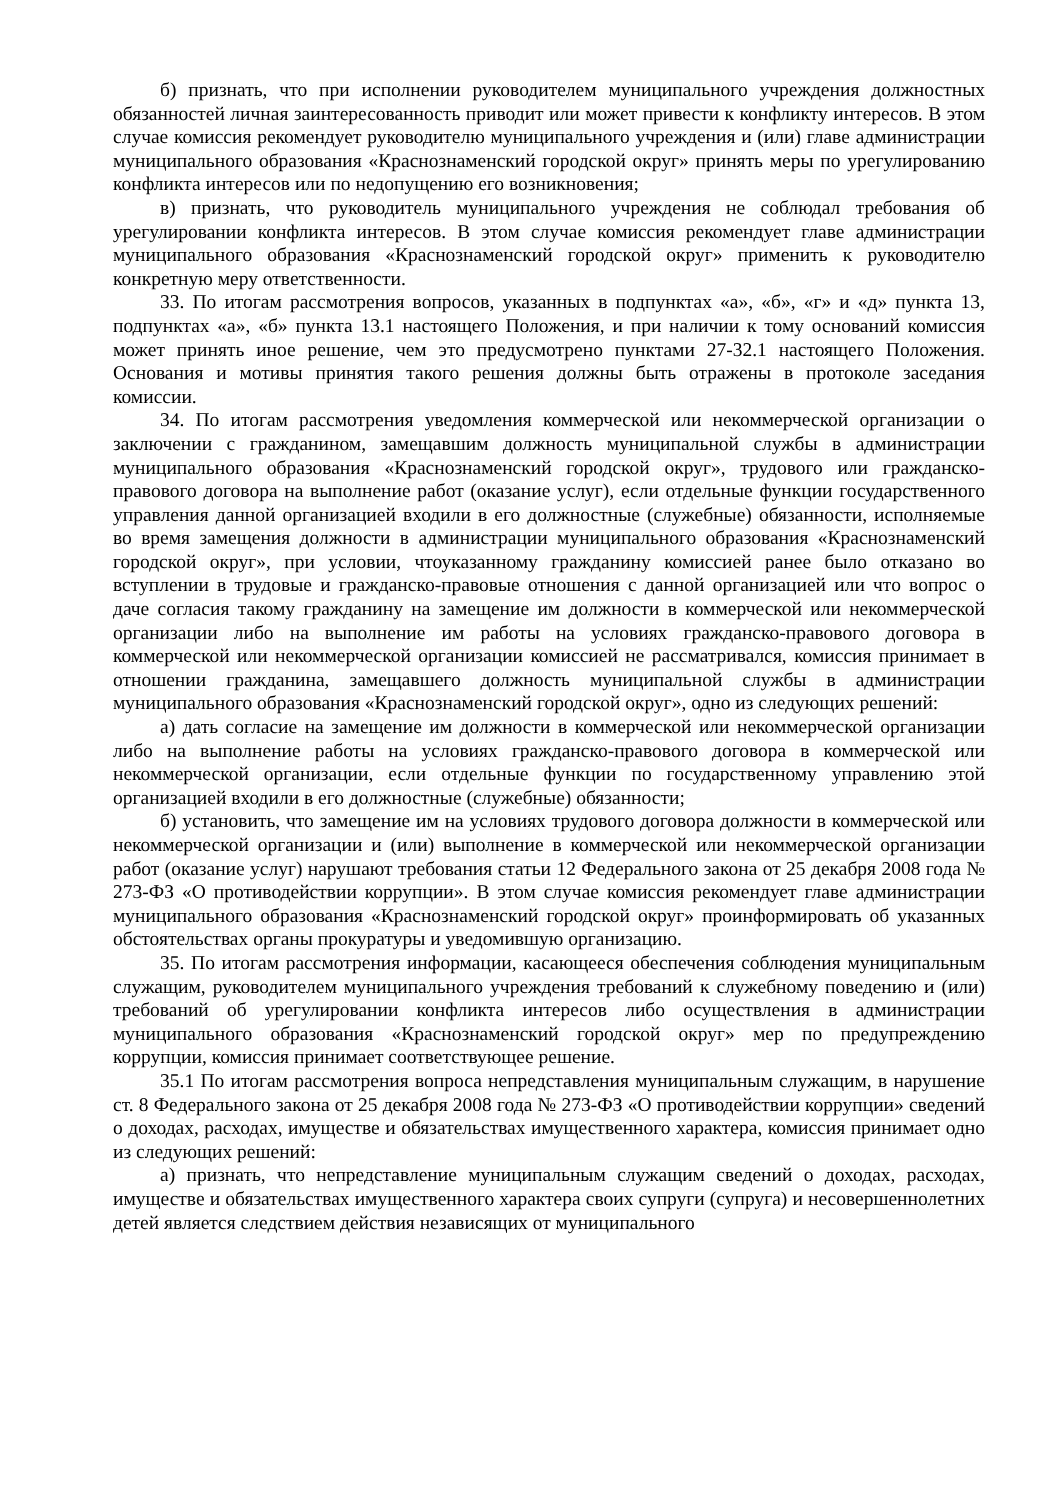б) признать, что при исполнении руководителем муниципального учреждения должностных обязанностей личная заинтересованность приводит или может привести к конфликту интересов. В этом случае комиссия рекомендует руководителю муниципального учреждения и (или) главе администрации муниципального образования «Краснознаменский городской округ» принять меры по урегулированию конфликта интересов или по недопущению его возникновения;
в) признать, что руководитель муниципального учреждения не соблюдал требования об урегулировании конфликта интересов. В этом случае комиссия рекомендует главе администрации муниципального образования «Краснознаменский городской округ» применить к руководителю конкретную меру ответственности.
33. По итогам рассмотрения вопросов, указанных в подпунктах «а», «б», «г» и «д» пункта 13, подпунктах «а», «б» пункта 13.1 настоящего Положения, и при наличии к тому оснований комиссия может принять иное решение, чем это предусмотрено пунктами 27-32.1 настоящего Положения. Основания и мотивы принятия такого решения должны быть отражены в протоколе заседания комиссии.
34. По итогам рассмотрения уведомления коммерческой или некоммерческой организации о заключении с гражданином, замещавшим должность муниципальной службы в администрации муниципального образования «Краснознаменский городской округ», трудового или гражданско-правового договора на выполнение работ (оказание услуг), если отдельные функции государственного управления данной организацией входили в его должностные (служебные) обязанности, исполняемые во время замещения должности в администрации муниципального образования «Краснознаменский городской округ», при условии, чтоуказанному гражданину комиссией ранее было отказано во вступлении в трудовые и гражданско-правовые отношения с данной организацией или что вопрос о даче согласия такому гражданину на замещение им должности в коммерческой или некоммерческой организации либо на выполнение им работы на условиях гражданско-правового договора в коммерческой или некоммерческой организации комиссией не рассматривался, комиссия принимает в отношении гражданина, замещавшего должность муниципальной службы в администрации муниципального образования «Краснознаменский городской округ», одно из следующих решений:
а) дать согласие на замещение им должности в коммерческой или некоммерческой организации либо на выполнение работы на условиях гражданско-правового договора в коммерческой или некоммерческой организации, если отдельные функции по государственному управлению этой организацией входили в его должностные (служебные) обязанности;
б) установить, что замещение им на условиях трудового договора должности в коммерческой или некоммерческой организации и (или) выполнение в коммерческой или некоммерческой организации работ (оказание услуг) нарушают требования статьи 12 Федерального закона от 25 декабря 2008 года № 273-ФЗ «О противодействии коррупции». В этом случае комиссия рекомендует главе администрации муниципального образования «Краснознаменский городской округ» проинформировать об указанных обстоятельствах органы прокуратуры и уведомившую организацию.
35. По итогам рассмотрения информации, касающееся обеспечения соблюдения муниципальным служащим, руководителем муниципального учреждения требований к служебному поведению и (или) требований об урегулировании конфликта интересов либо осуществления в администрации муниципального образования «Краснознаменский городской округ» мер по предупреждению коррупции, комиссия принимает соответствующее решение.
35.1 По итогам рассмотрения вопроса непредставления муниципальным служащим, в нарушение ст. 8 Федерального закона от 25 декабря 2008 года № 273-ФЗ «О противодействии коррупции» сведений о доходах, расходах, имуществе и обязательствах имущественного характера, комиссия принимает одно из следующих решений:
а) признать, что непредставление муниципальным служащим сведений о доходах, расходах, имуществе и обязательствах имущественного характера своих супруги (супруга) и несовершеннолетних детей является следствием действия независящих от муниципального